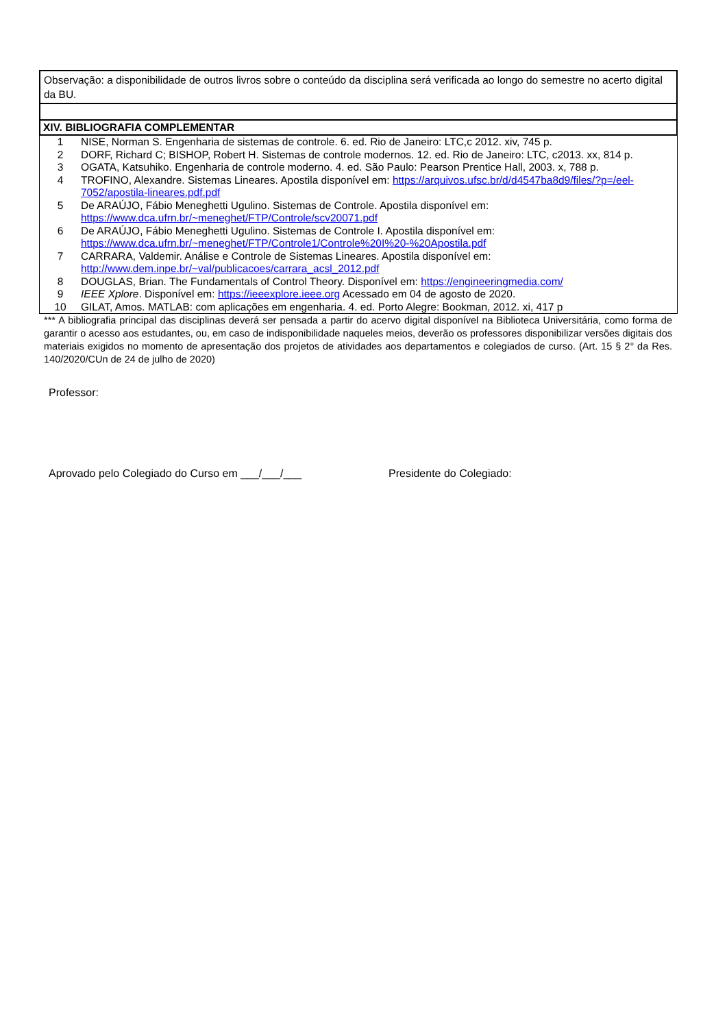Observação: a disponibilidade de outros livros sobre o conteúdo da disciplina será verificada ao longo do semestre no acerto digital da BU.
XIV. BIBLIOGRAFIA COMPLEMENTAR
| 1 | NISE, Norman S. Engenharia de sistemas de controle. 6. ed. Rio de Janeiro: LTC,c 2012. xiv, 745 p. |
| 2 | DORF, Richard C; BISHOP, Robert H. Sistemas de controle modernos. 12. ed. Rio de Janeiro: LTC, c2013. xx, 814 p. |
| 3 | OGATA, Katsuhiko. Engenharia de controle moderno. 4. ed. São Paulo: Pearson Prentice Hall, 2003. x, 788 p. |
| 4 | TROFINO, Alexandre. Sistemas Lineares. Apostila disponível em: https://arquivos.ufsc.br/d/d4547ba8d9/files/?p=/eel-7052/apostila-lineares.pdf.pdf |
| 5 | De ARAÚJO, Fábio Meneghetti Ugulino. Sistemas de Controle. Apostila disponível em: https://www.dca.ufrn.br/~meneghet/FTP/Controle/scv20071.pdf |
| 6 | De ARAÚJO, Fábio Meneghetti Ugulino. Sistemas de Controle I. Apostila disponível em: https://www.dca.ufrn.br/~meneghet/FTP/Controle1/Controle%20I%20-%20Apostila.pdf |
| 7 | CARRARA, Valdemir. Análise e Controle de Sistemas Lineares. Apostila disponível em: http://www.dem.inpe.br/~val/publicacoes/carrara_acsl_2012.pdf |
| 8 | DOUGLAS, Brian. The Fundamentals of Control Theory. Disponível em: https://engineeringmedia.com/ |
| 9 | IEEE Xplore . Disponível em: https://ieeexplore.ieee.org Acessado em 04 de agosto de 2020. |
| 10 | GILAT, Amos. MATLAB: com aplicações em engenharia. 4. ed. Porto Alegre: Bookman, 2012. xi, 417 p |
*** A bibliografia principal das disciplinas deverá ser pensada a partir do acervo digital disponível na Biblioteca Universitária, como forma de garantir o acesso aos estudantes, ou, em caso de indisponibilidade naqueles meios, deverão os professores disponibilizar versões digitais dos materiais exigidos no momento de apresentação dos projetos de atividades aos departamentos e colegiados de curso. (Art. 15 § 2° da Res. 140/2020/CUn de 24 de julho de 2020)
Professor:
Aprovado pelo Colegiado do Curso em ___/___/___ Presidente do Colegiado: